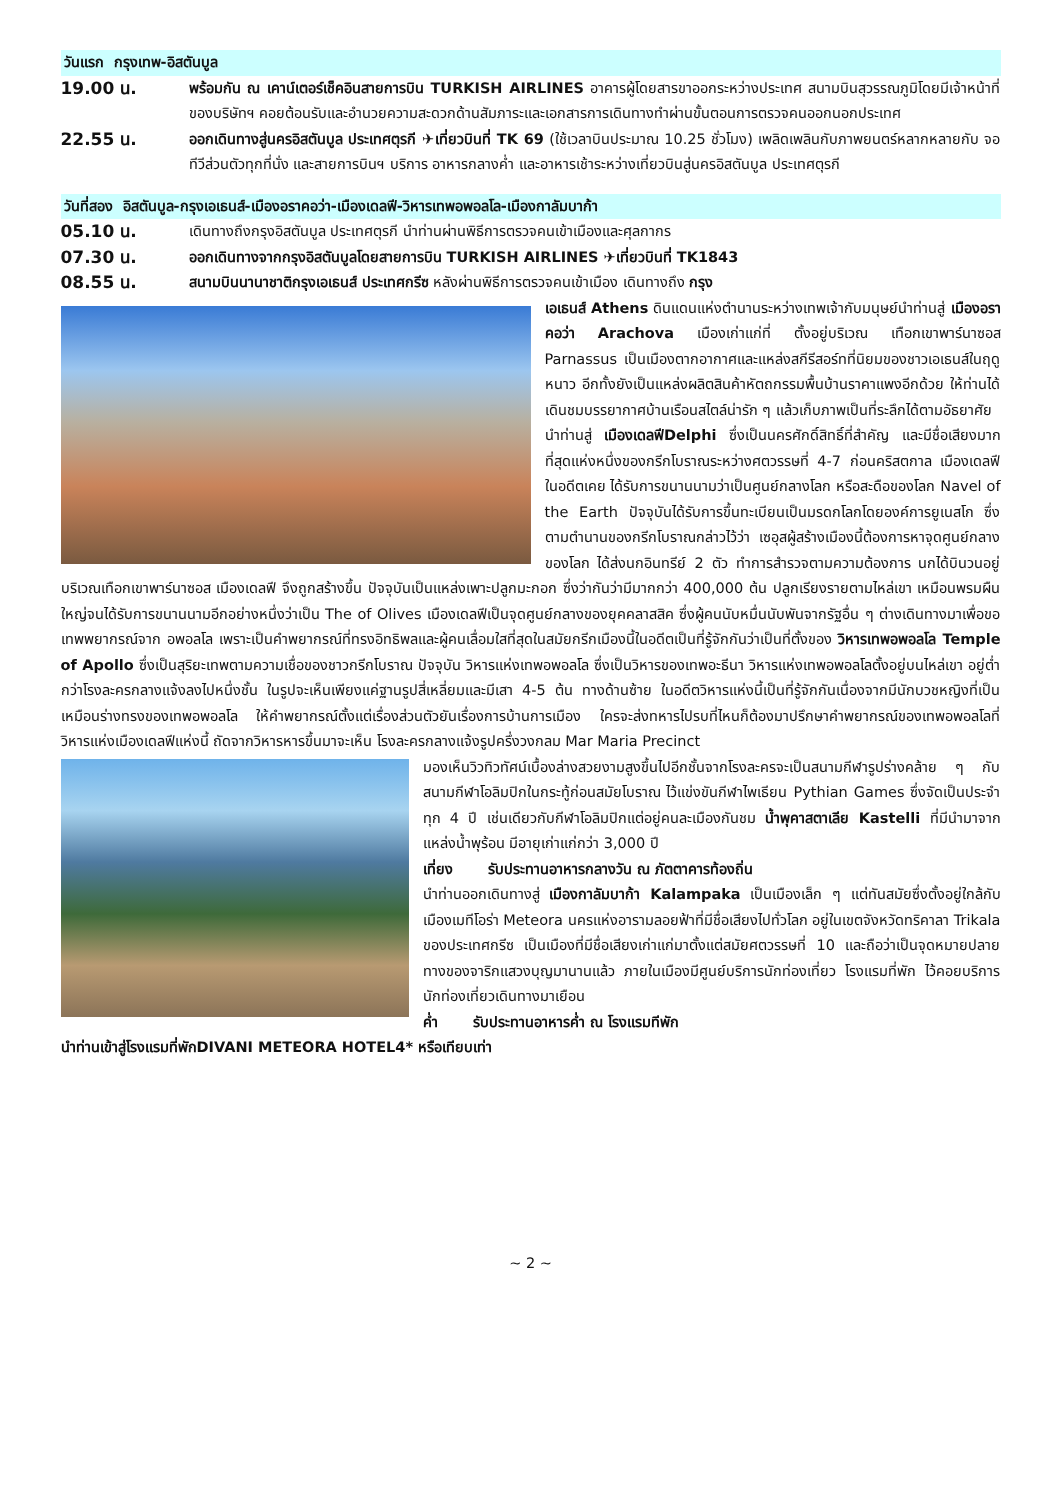วันแรก กรุงเทพ-อิสตันบูล
19.00 น.
พร้อมกัน ณ เคาน์เตอร์เช็คอินสายการบิน TURKISH AIRLINES อาคารผู้โดยสารขาออกระหว่างประเทศ สนามบินสุวรรณภูมิโดยมีเจ้าหน้าที่ของบริษัทฯ คอยต้อนรับและอำนวยความสะดวกด้านสัมภาระและเอกสารการเดินทางทำผ่านขั้นตอนการตรวจคนออกนอกประเทศ
22.55 น.
ออกเดินทางสู่นครอิสตันบูล ประเทศตุรกี ✈เที่ยวบินที่ TK 69 (ใช้เวลาบินประมาณ 10.25 ชั่วโมง) เพลิดเพลินกับภาพยนตร์หลากหลายกับ จอทีวีส่วนตัวทุกที่นั่ง และสายการบินฯ บริการ อาหารกลางค่ำ และอาหารเช้าระหว่างเที่ยวบินสู่นครอิสตันบูล ประเทศตุรกี
วันที่สอง อิสตันบูล-กรุงเอเธนส์-เมืองอราคอว่า-เมืองเดลฟี-วิหารเทพอพอลโล-เมืองกาลัมบาก้า
05.10 น.
เดินทางถึงกรุงอิสตันบูล ประเทศตุรกี นำท่านผ่านพิธีการตรวจคนเข้าเมืองและศุลกากร
07.30 น.
ออกเดินทางจากกรุงอิสตันบูลโดยสายการบิน TURKISH AIRLINES ✈เที่ยวบินที่ TK1843
08.55 น.
สนามบินนานาชาติกรุงเอเธนส์ ประเทศกรีซ หลังผ่านพิธีการตรวจคนเข้าเมือง เดินทางถึง กรุง
เอเธนส์ Athens ดินแดนแห่งตำนานระหว่างเทพเจ้ากับมนุษย์นำท่านสู่ เมืองอราคอว่า Arachova เมืองเก่าแก่ที่ ตั้งอยู่บริเวณ เทือกเขาพาร์นาซอส Parnassus เป็นเมืองตากอากาศและแหล่งสกีรีสอร์ทที่นิยมของชาวเอเธนส์ในฤดู หนาว อีกทั้งยังเป็นแหล่งผลิตสินค้าหัตถกรรมพื้นบ้านราคาแพงอีกด้วย ให้ท่านได้เดินชมบรรยากาศบ้านเรือนสไตล์น่ารัก ๆ แล้วเก็บภาพเป็นที่ระลึกได้ตามอัธยาศัย
นำท่านสู่ เมืองเดลฟีDelphi ซึ่งเป็นนครศักดิ์สิทธิ์ที่สำคัญ และมีชื่อเสียงมากที่สุดแห่งหนึ่งของกรีกโบราณระหว่างศตวรรษที่ 4-7 ก่อนคริสตกาล เมืองเดลฟี ในอดีตเคย ได้รับการขนานนามว่าเป็นศูนย์กลางโลก หรือสะดือของโลก Navel of the Earth ปัจจุบันได้รับการขึ้นทะเบียนเป็นมรดกโลกโดยองค์การยูเนสโก ซึ่งตามตำนานของกรีกโบราณกล่าวไว้ว่า เซอุสผู้สร้างเมืองนี้ต้องการหาจุดศูนย์กลางของโลก ได้ส่งนกอินทรีย์ 2 ตัว ทำการสำรวจตามความต้องการ นกได้บินวนอยู่บริเวณเทือกเขาพาร์นาซอส เมืองเดลฟี จึงถูกสร้างขึ้น ปัจจุบันเป็นแหล่งเพาะปลูกมะกอก ซึ่งว่ากันว่ามีมากกว่า 400,000 ต้น ปลูกเรียงรายตามไหล่เขา เหมือนพรมผืนใหญ่จนได้รับการขนานนามอีกอย่างหนึ่งว่าเป็น The of Olives เมืองเดลฟีเป็นจุดศูนย์กลางของยุคคลาสสิค ซึ่งผู้คนนับหมื่นนับพันจากรัฐอื่น ๆ ต่างเดินทางมาเพื่อขอเทพพยากรณ์จาก อพอลโล เพราะเป็นคำพยากรณ์ที่ทรงอิทธิพลและผู้คนเลื่อมใสที่สุดในสมัยกรีกเมืองนี้ในอดีตเป็นที่รู้จักกันว่าเป็นที่ตั้งของ วิหารเทพอพอลโล Temple of Apollo ซึ่งเป็นสุริยะเทพตามความเชื่อของชาวกรีกโบราณ ปัจจุบัน วิหารแห่งเทพอพอลโล ซึ่งเป็นวิหารของเทพอะธีนา วิหารแห่งเทพอพอลโลตั้งอยู่บนไหล่เขา อยู่ต่ำกว่าโรงละครกลางแจ้งลงไปหนึ่งชั้น ในรูปจะเห็นเพียงแค่ฐานรูปสี่เหลี่ยมและมีเสา 4-5 ต้น ทางด้านซ้าย ในอดีตวิหารแห่งนี้เป็นที่รู้จักกันเนื่องจากมีนักบวชหญิงที่เป็นเหมือนร่างทรงของเทพอพอลโล ให้คำพยากรณ์ตั้งแต่เรื่องส่วนตัวยันเรื่องการบ้านการเมือง ใครจะส่งทหารไปรบที่ไหนก็ต้องมาปรึกษาคำพยากรณ์ของเทพอพอลโลที่วิหารแห่งเมืองเดลฟีแห่งนี้ ถัดจากวิหารหารขึ้นมาจะเห็น โรงละครกลางแจ้งรูปครึ่งวงกลม Mar Maria Precinct
มองเห็นวิวทิวทัศน์เบื้องล่างสวยงามสูงขึ้นไปอีกชั้นจากโรงละครจะเป็นสนามกีฬารูปร่างคล้าย ๆ กับสนามกีฬาโอลิมปิกในกระทู้ก่อนสมัยโบราณ ไว้แข่งขันกีฬาไพเธียน Pythian Games ซึ่งจัดเป็นประจำทุก 4 ปี เช่นเดียวกับกีฬาโอลิมปิกแต่อยู่คนละเมืองกันชม น้ำพุคาสตาเลีย Kastelli ที่มีนำมาจากแหล่งน้ำพุร้อน มีอายุเก่าแก่กว่า 3,000 ปี
เที่ยง รับประทานอาหารกลางวัน ณ ภัตตาคารท้องถิ่น
นำท่านออกเดินทางสู่ เมืองกาลัมบาก้า Kalampaka เป็นเมืองเล็ก ๆ แต่ทันสมัยซึ่งตั้งอยู่ใกล้กับ เมืองเมทีโอร่า Meteora นครแห่งอารามลอยฟ้าที่มีชื่อเสียงไปทั่วโลก อยู่ในเขตจังหวัดทริคาลา Trikala ของประเทศกรีซ เป็นเมืองที่มีชื่อเสียงเก่าแก่มาตั้งแต่สมัยศตวรรษที่ 10 และถือว่าเป็นจุดหมายปลายทางของจาริกแสวงบุญมานานแล้ว ภายในเมืองมีศูนย์บริการนักท่องเที่ยว โรงแรมที่พัก ไว้คอยบริการนักท่องเที่ยวเดินทางมาเยือน
ค่ำ รับประทานอาหารค่ำ ณ โรงแรมทีพัก
นำท่านเข้าสู่โรงแรมที่พักDIVANI METEORA HOTEL4* หรือเทียบเท่า
~ 2 ~